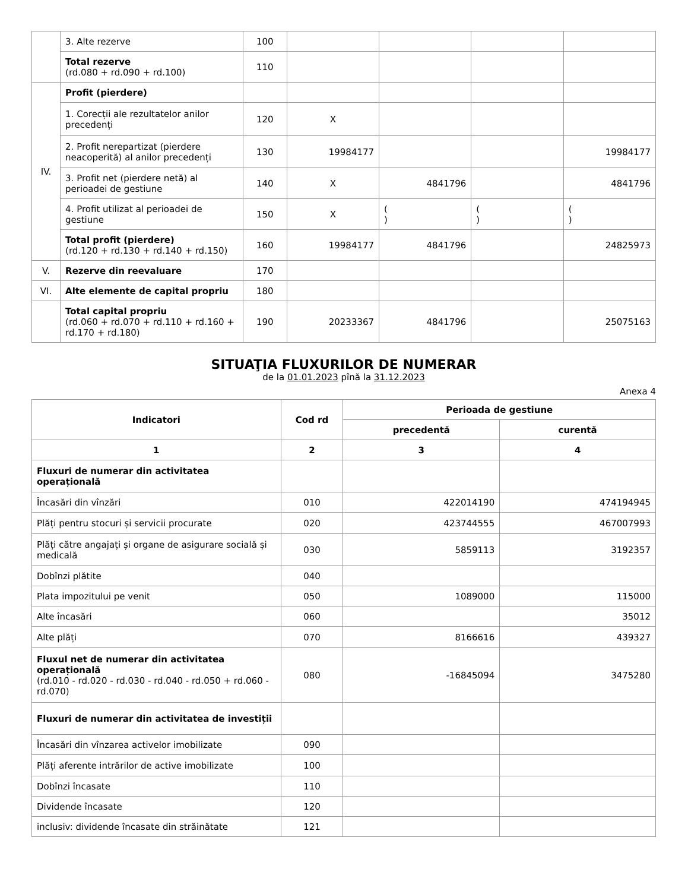| | 3. Alte rezerve | 100 | | | | |
| | Total rezerve (rd.080 + rd.090 + rd.100) | 110 | | | | |
| IV. | Profit (pierdere) | | | | | |
| | 1. Corecții ale rezultatelor anilor precedenți | 120 | X | | | |
| | 2. Profit nerepartizat (pierdere neacoperită) al anilor precedenți | 130 | 19984177 | | | 19984177 |
| | 3. Profit net (pierdere netă) al perioadei de gestiune | 140 | X | 4841796 | | 4841796 |
| | 4. Profit utilizat al perioadei de gestiune | 150 | X | ( ) | ( ) | ( ) |
| | Total profit (pierdere) (rd.120 + rd.130 + rd.140 + rd.150) | 160 | 19984177 | 4841796 | | 24825973 |
| V. | Rezerve din reevaluare | 170 | | | | |
| VI. | Alte elemente de capital propriu | 180 | | | | |
| | Total capital propriu (rd.060 + rd.070 + rd.110 + rd.160 + rd.170 + rd.180) | 190 | 20233367 | 4841796 | | 25075163 |
SITUAŢIA FLUXURILOR DE NUMERAR
de la 01.01.2023 pînă la 31.12.2023
Anexa 4
| Indicatori | Cod rd | Perioada de gestiune | |
| --- | --- | --- | --- |
| | | precedentă | curentă |
| 1 | 2 | 3 | 4 |
| Fluxuri de numerar din activitatea operațională | | | |
| Încasări din vînzări | 010 | 422014190 | 474194945 |
| Plăți pentru stocuri și servicii procurate | 020 | 423744555 | 467007993 |
| Plăți către angajați și organe de asigurare socială și medicală | 030 | 5859113 | 3192357 |
| Dobînzi plătite | 040 | | |
| Plata impozitului pe venit | 050 | 1089000 | 115000 |
| Alte încasări | 060 | | 35012 |
| Alte plăți | 070 | 8166616 | 439327 |
| Fluxul net de numerar din activitatea operațională (rd.010 - rd.020 - rd.030 - rd.040 - rd.050 + rd.060 - rd.070) | 080 | -16845094 | 3475280 |
| Fluxuri de numerar din activitatea de investiții | | | |
| Încasări din vînzarea activelor imobilizate | 090 | | |
| Plăți aferente intrărilor de active imobilizate | 100 | | |
| Dobînzi încasate | 110 | | |
| Dividende încasate | 120 | | |
| inclusiv: dividende încasate din străinătate | 121 | | |